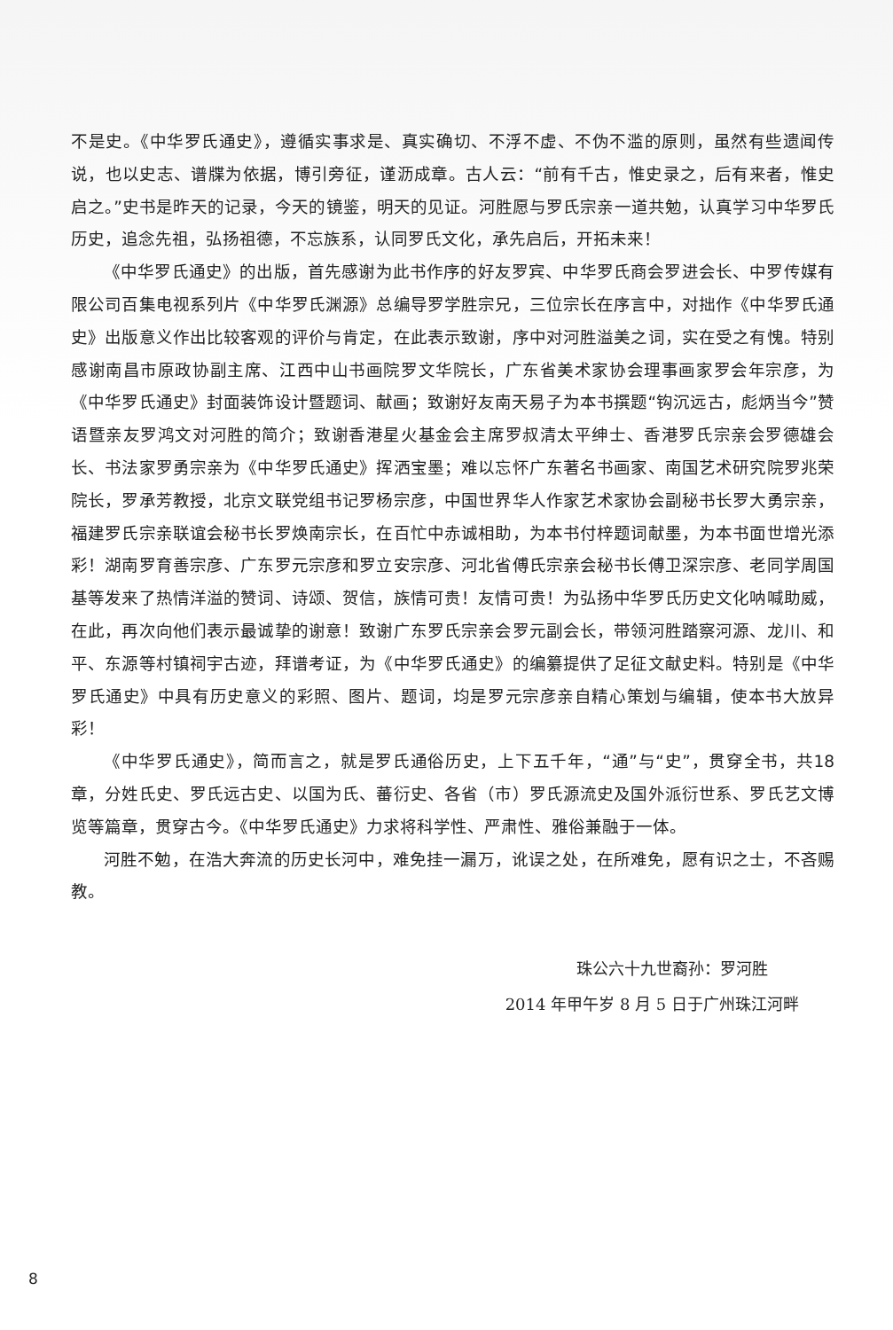不是史。《中华罗氏通史》，遵循实事求是、真实确切、不浮不虚、不伪不滥的原则，虽然有些遗闻传说，也以史志、谱牒为依据，博引旁征，谨沥成章。古人云：“前有千古，惟史录之，后有来者，惟史启之。”史书是昨天的记录，今天的镜鉴，明天的见证。河胜愿与罗氏宗亲一道共勉，认真学习中华罗氏历史，追念先祖，弘扬祖德，不忘族系，认同罗氏文化，承先启后，开拓未来！
《中华罗氏通史》的出版，首先感谢为此书作序的好友罗宾、中华罗氏商会罗进会长、中罗传媒有限公司百集电视系列片《中华罗氏渊源》总编导罗学胜宗兄，三位宗长在序言中，对拙作《中华罗氏通史》出版意义作出比较客观的评价与肯定，在此表示致谢，序中对河胜溢美之词，实在受之有愧。特别感谢南昌市原政协副主席、江西中山书画院罗文华院长，广东省美术家协会理事画家罗会年宗彦，为《中华罗氏通史》封面装饰设计暨题词、献画；致谢好友南天易子为本书撰题“钩沉远古，彪炳当今”赞语暨亲友罗鸿文对河胜的简介；致谢香港星火基金会主席罗叔清太平绅士、香港罗氏宗亲会罗德雄会长、书法家罗勇宗亲为《中华罗氏通史》挥洒宝墨；难以忘怀广东著名书画家、南国艺术研究院罗兆荣院长，罗承芳教授，北京文联党组书记罗杨宗彦，中国世界华人作家艺术家协会副秘书长罗大勇宗亲，福建罗氏宗亲联谊会秘书长罗焕南宗长，在百忙中赤诚相助，为本书付梓题词献墨，为本书面世增光添彩！湖南罗育善宗彦、广东罗元宗彦和罗立安宗彦、河北省傅氏宗亲会秘书长傅卫深宗彦、老同学周国基等发来了热情洋溢的赞词、诗颂、贺信，族情可贵！友情可贵！为弘扬中华罗氏历史文化呐喊助威，在此，再次向他们表示最诚挚的谢意！致谢广东罗氏宗亲会罗元副会长，带领河胜踏察河源、龙川、和平、东源等村镇祠宇古迹，拜谱考证，为《中华罗氏通史》的编纂提供了足征文献史料。特别是《中华罗氏通史》中具有历史意义的彩照、图片、题词，均是罗元宗彦亲自精心策划与编辑，使本书大放异彩！
《中华罗氏通史》，简而言之，就是罗氏通俗历史，上下五千年，“通”与“史”，贯穿全书，共18章，分姓氏史、罗氏远古史、以国为氏、蕃衍史、各省（市）罗氏源流史及国外派衍世系、罗氏艺文博览等篇章，贯穿古今。《中华罗氏通史》力求将科学性、严肃性、雅俗兼融于一体。
河胜不勉，在浩大奔流的历史长河中，难免挂一漏万，讹误之处，在所难免，愿有识之士，不吝赐教。
珠公六十九世裔孙：罗河胜
2014 年甲午岁 8 月 5 日于广州珠江河畔
8